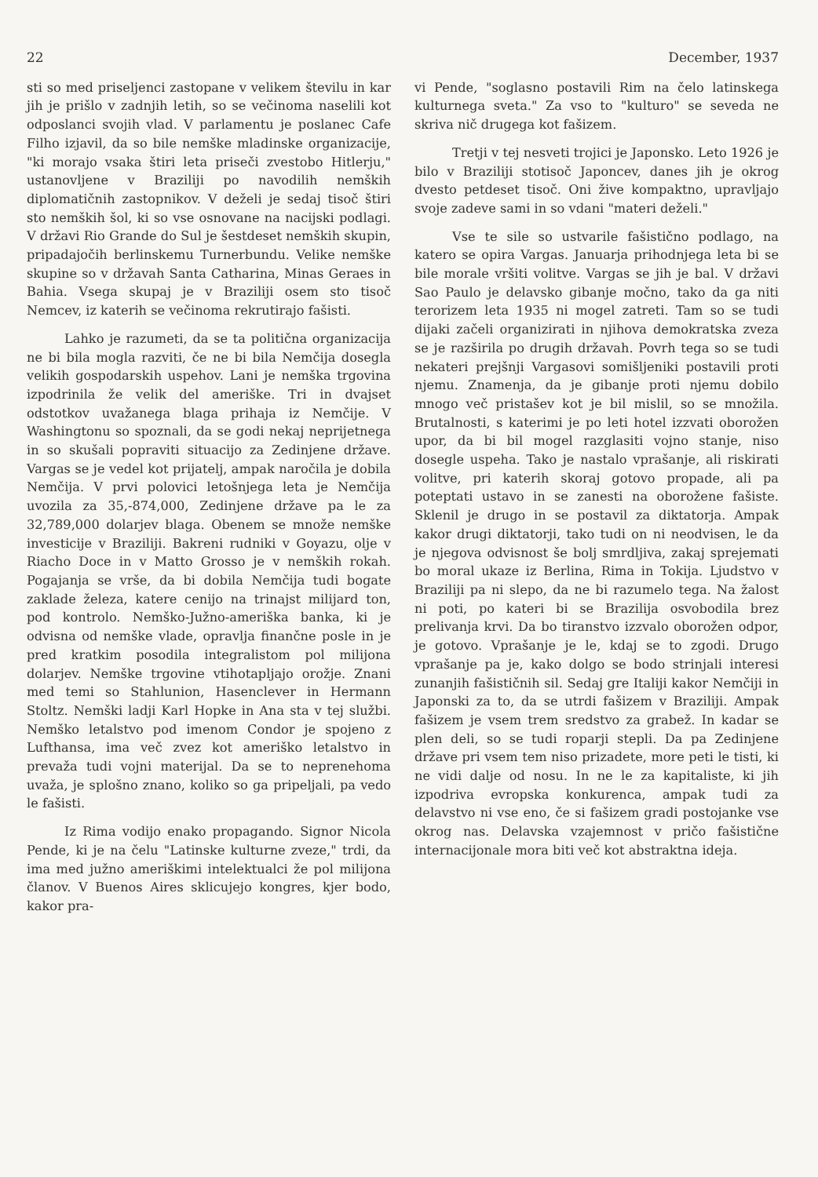22 December, 1937
sti so med priseljenci zastopane v velikem številu in kar jih je prišlo v zadnjih letih, so se večinoma naselili kot odposlanci svojih vlad. V parlamentu je poslanec Cafe Filho izjavil, da so bile nemške mladinske organizacije, "ki morajo vsaka štiri leta priseči zvestobo Hitlerju," ustanovljene v Braziliji po navodilih nemških diplomatičnih zastopnikov. V deželi je sedaj tisoč štiri sto nemških šol, ki so vse osnovane na nacijski podlagi. V državi Rio Grande do Sul je šestdeset nemških skupin, pripadajočih berlinskemu Turnerbundu. Velike nemške skupine so v državah Santa Catharina, Minas Geraes in Bahia. Vsega skupaj je v Braziliji osem sto tisoč Nemcev, iz katerih se večinoma rekrutirajo fašisti.
Lahko je razumeti, da se ta politična organizacija ne bi bila mogla razviti, če ne bi bila Nemčija dosegla velikih gospodarskih uspehov. Lani je nemška trgovina izpodrinila že velik del ameriške. Tri in dvajset odstotkov uvažanega blaga prihaja iz Nemčije. V Washingtonu so spoznali, da se godi nekaj neprijetnega in so skušali popraviti situacijo za Zedinjene države. Vargas se je vedel kot prijatelj, ampak naročila je dobila Nemčija. V prvi polovici letošnjega leta je Nemčija uvozila za 35,-874,000, Zedinjene države pa le za 32,789,000 dolarjev blaga. Obenem se množe nemške investicije v Braziliji. Bakreni rudniki v Goyazu, olje v Riacho Doce in v Matto Grosso je v nemških rokah. Pogajanja se vrše, da bi dobila Nemčija tudi bogate zaklade železa, katere cenijo na trinajst milijard ton, pod kontrolo. Nemško-Južno-ameriška banka, ki je odvisna od nemške vlade, opravlja finančne posle in je pred kratkim posodila integralistom pol milijona dolarjev. Nemške trgovine vtihotapljajo orožje. Znani med temi so Stahlunion, Hasenclever in Hermann Stoltz. Nemški ladji Karl Hopke in Ana sta v tej službi. Nemško letalstvo pod imenom Condor je spojeno z Lufthansa, ima več zvez kot ameriško letalstvo in prevaža tudi vojni materijal. Da se to neprenehoma uvaža, je splošno znano, koliko so ga pripeljali, pa vedo le fašisti.
Iz Rima vodijo enako propagando. Signor Nicola Pende, ki je na čelu "Latinske kulturne zveze," trdi, da ima med južno ameriškimi intelektualci že pol milijona članov. V Buenos Aires sklicujejo kongres, kjer bodo, kakor pra-
vi Pende, "soglasno postavili Rim na čelo latinskega kulturnega sveta." Za vso to "kulturo" se seveda ne skriva nič drugega kot fašizem.
Tretji v tej nesveti trojici je Japonsko. Leto 1926 je bilo v Braziliji stotisoč Japoncev, danes jih je okrog dvesto petdeset tisoč. Oni žive kompaktno, upravljajo svoje zadeve sami in so vdani "materi deželi."
Vse te sile so ustvarile fašistično podlago, na katero se opira Vargas. Januarja prihodnjega leta bi se bile morale vršiti volitve. Vargas se jih je bal. V državi Sao Paulo je delavsko gibanje močno, tako da ga niti terorizem leta 1935 ni mogel zatreti. Tam so se tudi dijaki začeli organizirati in njihova demokratska zveza se je razširila po drugih državah. Povrh tega so se tudi nekateri prejšnji Vargasovi somišljeniki postavili proti njemu. Znamenja, da je gibanje proti njemu dobilo mnogo več pristašev kot je bil mislil, so se množila. Brutalnosti, s katerimi je po leti hotel izzvati oborožen upor, da bi bil mogel razglasiti vojno stanje, niso dosegle uspeha. Tako je nastalo vprašanje, ali riskirati volitve, pri katerih skoraj gotovo propade, ali pa poteptati ustavo in se zanesti na oborožene fašiste. Sklenil je drugo in se postavil za diktatorja. Ampak kakor drugi diktatorji, tako tudi on ni neodvisen, le da je njegova odvisnost še bolj smrdljiva, zakaj sprejemati bo moral ukaze iz Berlina, Rima in Tokija. Ljudstvo v Braziliji pa ni slepo, da ne bi razumelo tega. Na žalost ni poti, po kateri bi se Brazilija osvobodila brez prelivanja krvi. Da bo tiranstvo izzvalo oborožen odpor, je gotovo. Vprašanje je le, kdaj se to zgodi. Drugo vprašanje pa je, kako dolgo se bodo strinjali interesi zunanjih fašističnih sil. Sedaj gre Italiji kakor Nemčiji in Japonski za to, da se utrdi fašizem v Braziliji. Ampak fašizem je vsem trem sredstvo za grabež. In kadar se plen deli, so se tudi roparji stepli. Da pa Zedinjene države pri vsem tem niso prizadete, more peti le tisti, ki ne vidi dalje od nosu. In ne le za kapitaliste, ki jih izpodriva evropska konkurenca, ampak tudi za delavstvo ni vse eno, če si fašizem gradi postojanke vse okrog nas. Delavska vzajemnost v pričo fašistične internacijonale mora biti več kot abstraktna ideja.